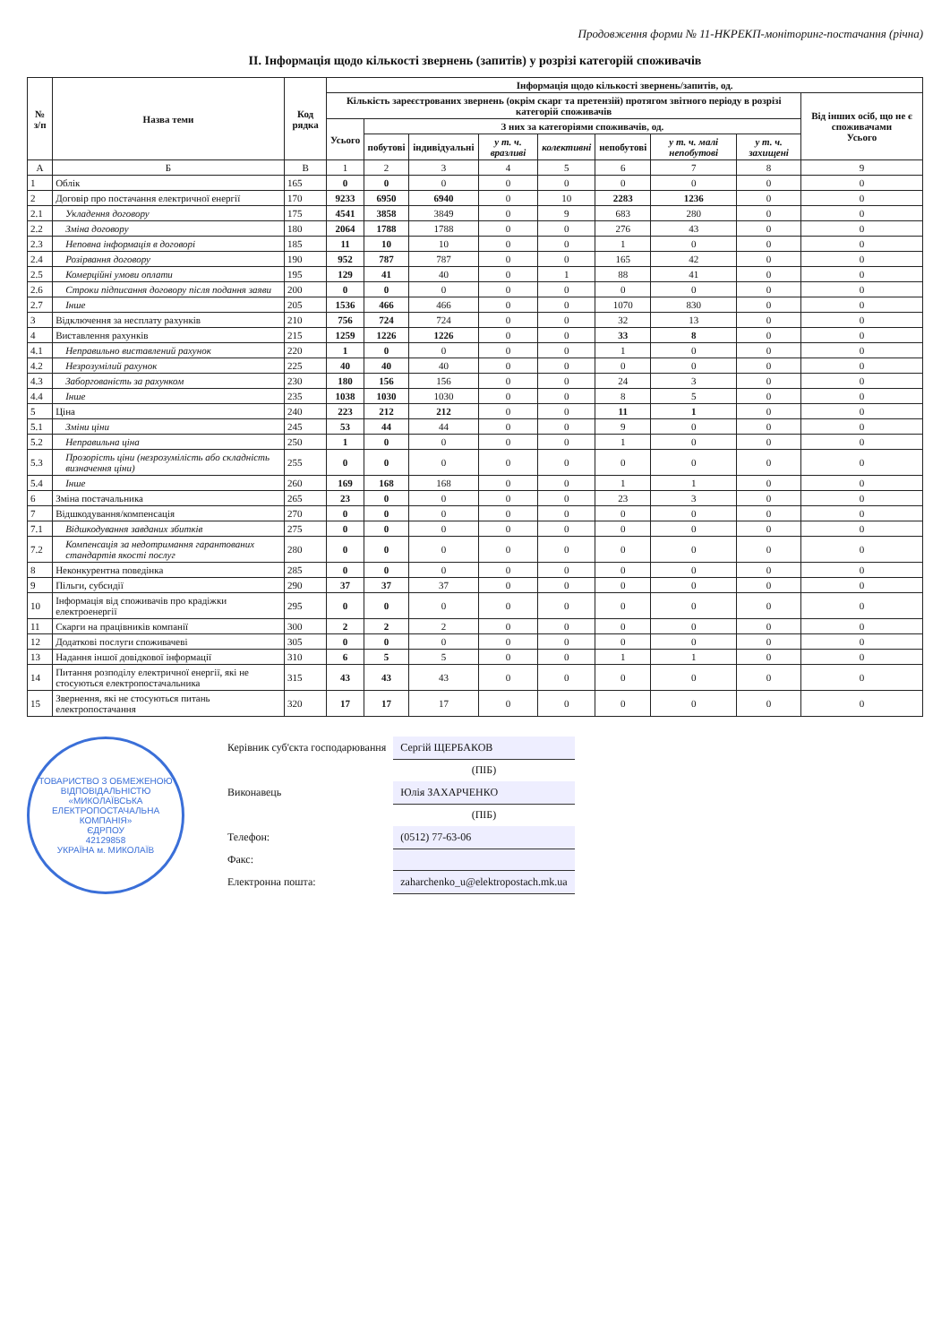Продовження форми № 11-НКРЕКП-моніторинг-постачання (річна)
ІІ. Інформація щодо кількості звернень (запитів) у розрізі категорій споживачів
| № з/п | Назва теми | Код рядка | Інформація щодо кількості звернень/запитів, од. | | | | | | | | |
| --- | --- | --- | --- | --- | --- | --- | --- | --- | --- | --- | --- |
| | | | Кількість зареєстрованих звернень (окрім скарг та претензій) протягом звітного періоду в розрізі категорій споживачів | | | | | | | | Від інших осіб, що не є споживачами Усього |
| | | | Усього | З них за категоріями споживачів, од. | | | | | | | |
| | | | | побутові | індивідуальні | у т. ч. вразливі | колективні | непобутові | у т. ч. малі непобутові | у т. ч. захищені | |
| А | Б | В | 1 | 2 | 3 | 4 | 5 | 6 | 7 | 8 | 9 |
| 1 | Облік | 165 | 0 | 0 | 0 | 0 | 0 | 0 | 0 | 0 | 0 |
| 2 | Договір про постачання електричної енергії | 170 | 9233 | 6950 | 6940 | 0 | 10 | 2283 | 1236 | 0 | 0 |
| 2.1 | Укладення договору | 175 | 4541 | 3858 | 3849 | 0 | 9 | 683 | 280 | 0 | 0 |
| 2.2 | Зміна договору | 180 | 2064 | 1788 | 1788 | 0 | 0 | 276 | 43 | 0 | 0 |
| 2.3 | Неповна інформація в договорі | 185 | 11 | 10 | 10 | 0 | 0 | 1 | 0 | 0 | 0 |
| 2.4 | Розірвання договору | 190 | 952 | 787 | 787 | 0 | 0 | 165 | 42 | 0 | 0 |
| 2.5 | Комерційні умови оплати | 195 | 129 | 41 | 40 | 0 | 1 | 88 | 41 | 0 | 0 |
| 2.6 | Строки підписання договору після подання заяви | 200 | 0 | 0 | 0 | 0 | 0 | 0 | 0 | 0 | 0 |
| 2.7 | Інше | 205 | 1536 | 466 | 466 | 0 | 0 | 1070 | 830 | 0 | 0 |
| 3 | Відключення за несплату рахунків | 210 | 756 | 724 | 724 | 0 | 0 | 32 | 13 | 0 | 0 |
| 4 | Виставлення рахунків | 215 | 1259 | 1226 | 1226 | 0 | 0 | 33 | 8 | 0 | 0 |
| 4.1 | Неправильно виставлений рахунок | 220 | 1 | 0 | 0 | 0 | 0 | 1 | 0 | 0 | 0 |
| 4.2 | Незрозумілий рахунок | 225 | 40 | 40 | 40 | 0 | 0 | 0 | 0 | 0 | 0 |
| 4.3 | Заборгованість за рахунком | 230 | 180 | 156 | 156 | 0 | 0 | 24 | 3 | 0 | 0 |
| 4.4 | Інше | 235 | 1038 | 1030 | 1030 | 0 | 0 | 8 | 5 | 0 | 0 |
| 5 | Ціна | 240 | 223 | 212 | 212 | 0 | 0 | 11 | 1 | 0 | 0 |
| 5.1 | Зміни ціни | 245 | 53 | 44 | 44 | 0 | 0 | 9 | 0 | 0 | 0 |
| 5.2 | Неправильна ціна | 250 | 1 | 0 | 0 | 0 | 0 | 1 | 0 | 0 | 0 |
| 5.3 | Прозорість ціни (незрозумілість або складність визначення ціни) | 255 | 0 | 0 | 0 | 0 | 0 | 0 | 0 | 0 | 0 |
| 5.4 | Інше | 260 | 169 | 168 | 168 | 0 | 0 | 1 | 1 | 0 | 0 |
| 6 | Зміна постачальника | 265 | 23 | 0 | 0 | 0 | 0 | 23 | 3 | 0 | 0 |
| 7 | Відшкодування/компенсація | 270 | 0 | 0 | 0 | 0 | 0 | 0 | 0 | 0 | 0 |
| 7.1 | Відшкодування завданих збитків | 275 | 0 | 0 | 0 | 0 | 0 | 0 | 0 | 0 | 0 |
| 7.2 | Компенсація за недотримання гарантованих стандартів якості послуг | 280 | 0 | 0 | 0 | 0 | 0 | 0 | 0 | 0 | 0 |
| 8 | Неконкурентна поведінка | 285 | 0 | 0 | 0 | 0 | 0 | 0 | 0 | 0 | 0 |
| 9 | Пільги, субсидії | 290 | 37 | 37 | 37 | 0 | 0 | 0 | 0 | 0 | 0 |
| 10 | Інформація від споживачів про крадіжки електроенергії | 295 | 0 | 0 | 0 | 0 | 0 | 0 | 0 | 0 | 0 |
| 11 | Скарги на працівників компанії | 300 | 2 | 2 | 2 | 0 | 0 | 0 | 0 | 0 | 0 |
| 12 | Додаткові послуги споживачеві | 305 | 0 | 0 | 0 | 0 | 0 | 0 | 0 | 0 | 0 |
| 13 | Надання іншої довідкової інформації | 310 | 6 | 5 | 5 | 0 | 0 | 1 | 1 | 0 | 0 |
| 14 | Питання розподілу електричної енергії, які не стосуються електропостачальника | 315 | 43 | 43 | 43 | 0 | 0 | 0 | 0 | 0 | 0 |
| 15 | Звернення, які не стосуються питань електропостачання | 320 | 17 | 17 | 17 | 0 | 0 | 0 | 0 | 0 | 0 |
ТОВАРИСТВО З ОБМЕЖЕНОЮ ВІДПОВІДАЛЬНІСТЮ «МИКОЛАЇВСЬКА ЕЛЕКТРОПОСТАЧАЛЬНА КОМПАНІЯ»
ЄДРПОУ
42129858
УКРАЇНА м. МИКОЛАЇВ
| Керівник суб'єкта господарювання | Сергій ЩЕРБАКОВ |
| | (ПІБ) |
| Виконавець | Юлія ЗАХАРЧЕНКО |
| | (ПІБ) |
| Телефон: | (0512) 77-63-06 |
| Факс: | |
| Електронна пошта: | zaharchenko_u@elektropostach.mk.ua |